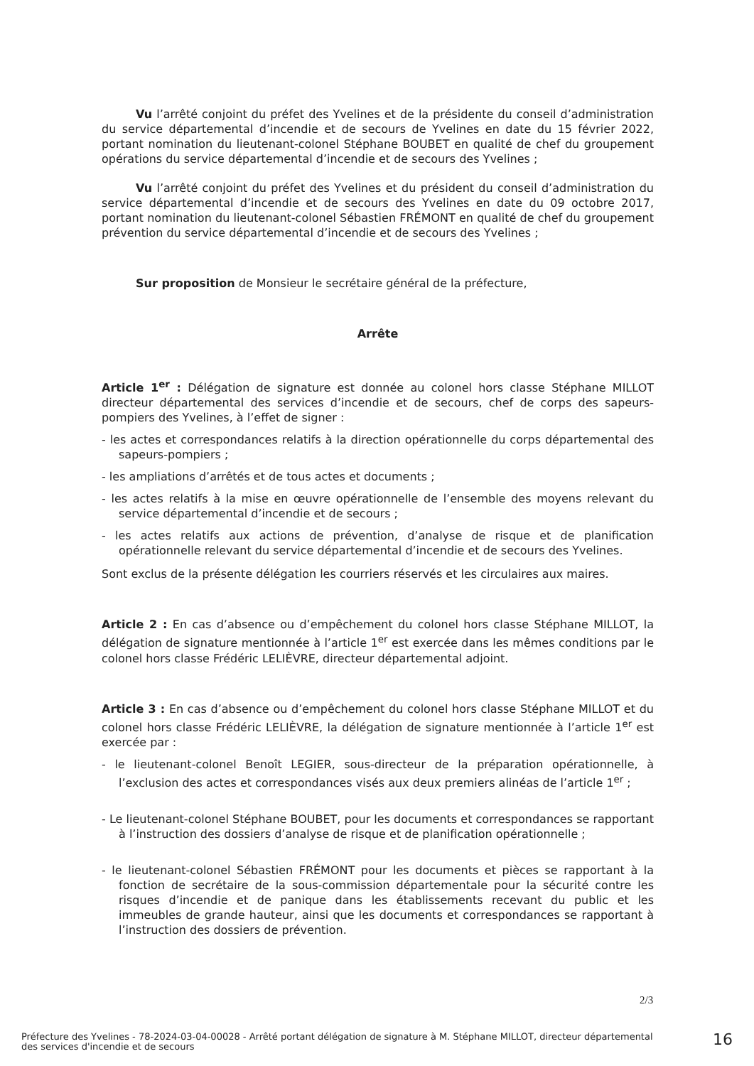Vu l’arrêté conjoint du préfet des Yvelines et de la présidente du conseil d’administration du service départemental d’incendie et de secours de Yvelines en date du 15 février 2022, portant nomination du lieutenant-colonel Stéphane BOUBET en qualité de chef du groupement opérations du service départemental d’incendie et de secours des Yvelines ;
Vu l’arrêté conjoint du préfet des Yvelines et du président du conseil d’administration du service départemental d’incendie et de secours des Yvelines en date du 09 octobre 2017, portant nomination du lieutenant-colonel Sébastien FRÉMONT en qualité de chef du groupement prévention du service départemental d’incendie et de secours des Yvelines ;
Sur proposition de Monsieur le secrétaire général de la préfecture,
Arrête
Article 1<sup>er</sup> : Délégation de signature est donnée au colonel hors classe Stéphane MILLOT directeur départemental des services d’incendie et de secours, chef de corps des sapeurs-pompiers des Yvelines, à l’effet de signer :
- les actes et correspondances relatifs à la direction opérationnelle du corps départemental des sapeurs-pompiers ;
- les ampliations d’arrêtés et de tous actes et documents ;
- les actes relatifs à la mise en œuvre opérationnelle de l’ensemble des moyens relevant du service départemental d’incendie et de secours ;
- les actes relatifs aux actions de prévention, d’analyse de risque et de planification opérationnelle relevant du service départemental d’incendie et de secours des Yvelines.
Sont exclus de la présente délégation les courriers réservés et les circulaires aux maires.
Article 2 : En cas d’absence ou d’empêchement du colonel hors classe Stéphane MILLOT, la délégation de signature mentionnée à l’article 1<sup>er</sup> est exercée dans les mêmes conditions par le colonel hors classe Frédéric LELIÈVRE, directeur départemental adjoint.
Article 3 : En cas d’absence ou d’empêchement du colonel hors classe Stéphane MILLOT et du colonel hors classe Frédéric LELIÈVRE, la délégation de signature mentionnée à l’article 1<sup>er</sup> est exercée par :
- le lieutenant-colonel Benoît LEGIER, sous-directeur de la préparation opérationnelle, à l’exclusion des actes et correspondances visés aux deux premiers alinéas de l’article 1<sup>er</sup> ;
- Le lieutenant-colonel Stéphane BOUBET, pour les documents et correspondances se rapportant à l’instruction des dossiers d’analyse de risque et de planification opérationnelle ;
- le lieutenant-colonel Sébastien FRÉMONT pour les documents et pièces se rapportant à la fonction de secrétaire de la sous-commission départementale pour la sécurité contre les risques d’incendie et de panique dans les établissements recevant du public et les immeubles de grande hauteur, ainsi que les documents et correspondances se rapportant à l’instruction des dossiers de prévention.
2/3
Préfecture des Yvelines - 78-2024-03-04-00028 - Arrêté portant délégation de signature à M. Stéphane MILLOT, directeur départemental des services d'incendie et de secours
16